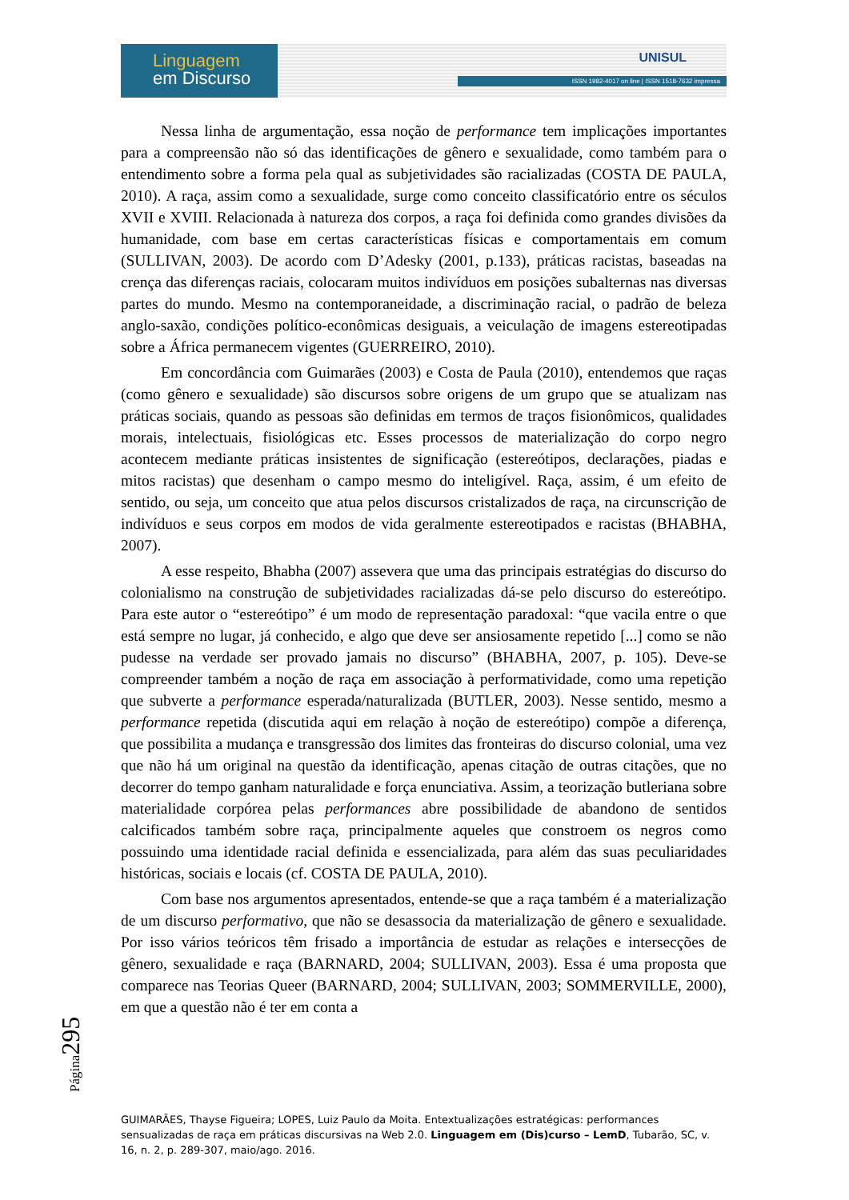Linguagem
em Discurso
UNISUL
ISSN 1982-4017 on line | ISSN 1518-7632 impressa
Nessa linha de argumentação, essa noção de performance tem implicações importantes para a compreensão não só das identificações de gênero e sexualidade, como também para o entendimento sobre a forma pela qual as subjetividades são racializadas (COSTA DE PAULA, 2010). A raça, assim como a sexualidade, surge como conceito classificatório entre os séculos XVII e XVIII. Relacionada à natureza dos corpos, a raça foi definida como grandes divisões da humanidade, com base em certas características físicas e comportamentais em comum (SULLIVAN, 2003). De acordo com D’Adesky (2001, p.133), práticas racistas, baseadas na crença das diferenças raciais, colocaram muitos indivíduos em posições subalternas nas diversas partes do mundo. Mesmo na contemporaneidade, a discriminação racial, o padrão de beleza anglo-saxão, condições político-econômicas desiguais, a veiculação de imagens estereotipadas sobre a África permanecem vigentes (GUERREIRO, 2010).
Em concordância com Guimarães (2003) e Costa de Paula (2010), entendemos que raças (como gênero e sexualidade) são discursos sobre origens de um grupo que se atualizam nas práticas sociais, quando as pessoas são definidas em termos de traços fisionômicos, qualidades morais, intelectuais, fisiológicas etc. Esses processos de materialização do corpo negro acontecem mediante práticas insistentes de significação (estereótipos, declarações, piadas e mitos racistas) que desenham o campo mesmo do inteligível. Raça, assim, é um efeito de sentido, ou seja, um conceito que atua pelos discursos cristalizados de raça, na circunscrição de indivíduos e seus corpos em modos de vida geralmente estereotipados e racistas (BHABHA, 2007).
A esse respeito, Bhabha (2007) assevera que uma das principais estratégias do discurso do colonialismo na construção de subjetividades racializadas dá-se pelo discurso do estereótipo. Para este autor o “estereótipo” é um modo de representação paradoxal: “que vacila entre o que está sempre no lugar, já conhecido, e algo que deve ser ansiosamente repetido [...] como se não pudesse na verdade ser provado jamais no discurso” (BHABHA, 2007, p. 105). Deve-se compreender também a noção de raça em associação à performatividade, como uma repetição que subverte a performance esperada/naturalizada (BUTLER, 2003). Nesse sentido, mesmo a performance repetida (discutida aqui em relação à noção de estereótipo) compõe a diferença, que possibilita a mudança e transgressão dos limites das fronteiras do discurso colonial, uma vez que não há um original na questão da identificação, apenas citação de outras citações, que no decorrer do tempo ganham naturalidade e força enunciativa. Assim, a teorização butleriana sobre materialidade corpórea pelas performances abre possibilidade de abandono de sentidos calcificados também sobre raça, principalmente aqueles que constroem os negros como possuindo uma identidade racial definida e essencializada, para além das suas peculiaridades históricas, sociais e locais (cf. COSTA DE PAULA, 2010).
Com base nos argumentos apresentados, entende-se que a raça também é a materialização de um discurso performativo, que não se desassocia da materialização de gênero e sexualidade. Por isso vários teóricos têm frisado a importância de estudar as relações e intersecções de gênero, sexualidade e raça (BARNARD, 2004; SULLIVAN, 2003). Essa é uma proposta que comparece nas Teorias Queer (BARNARD, 2004; SULLIVAN, 2003; SOMMERVILLE, 2000), em que a questão não é ter em conta a
Página295
GUIMARÃES, Thayse Figueira; LOPES, Luiz Paulo da Moita. Entextualizações estratégicas: performances sensualizadas de raça em práticas discursivas na Web 2.0. Linguagem em (Dis)curso – LemD, Tubarão, SC, v. 16, n. 2, p. 289-307, maio/ago. 2016.